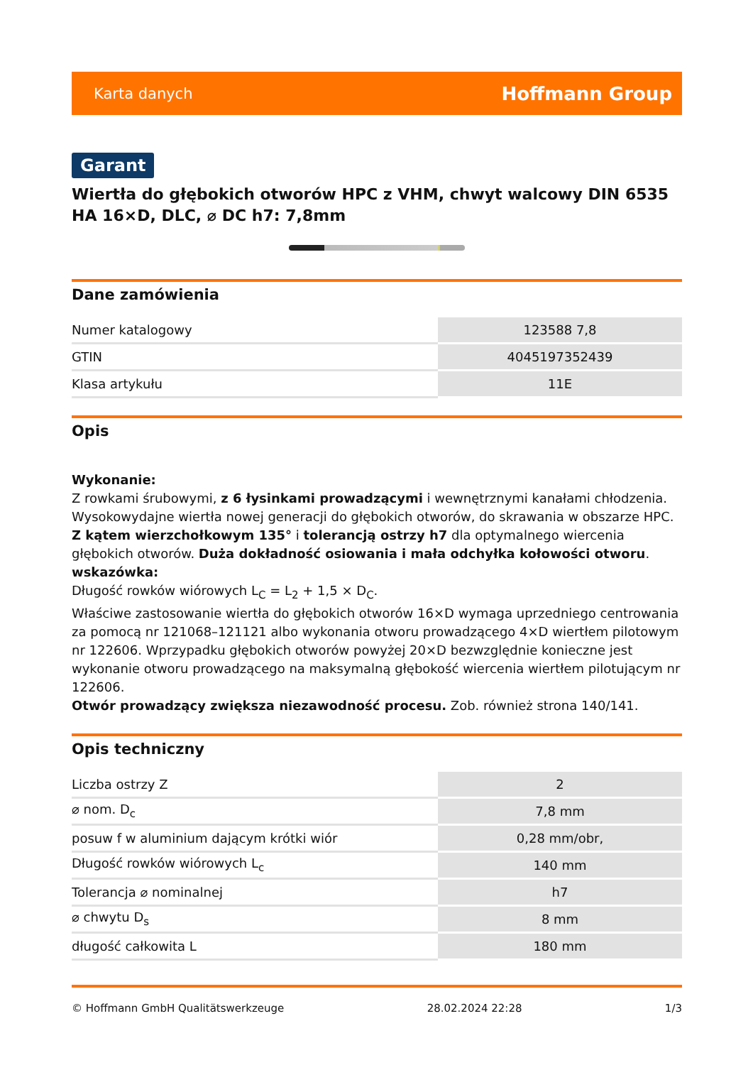Karta danych Hoffmann Group
Garant
Wiertła do głębokich otworów HPC z VHM, chwyt walcowy DIN 6535 HA 16×D, DLC, ⌀ DC h7: 7,8mm
Dane zamówienia
| Numer katalogowy | 123588 7,8 |
| GTIN | 4045197352439 |
| Klasa artykułu | 11E |
Opis
Wykonanie:
Z rowkami śrubowymi, z 6 łysinkami prowadzącymi i wewnętrznymi kanałami chłodzenia. Wysokowydajne wiertła nowej generacji do głębokich otworów, do skrawania w obszarze HPC. Z kątem wierzchołkowym 135° i tolerancją ostrzy h7 dla optymalnego wiercenia głębokich otworów. Duża dokładność osiowania i mała odchyłka kołowości otworu.
wskazówka:
Długość rowków wiórowych L<sub>C</sub> = L<sub>2</sub> + 1,5 × D<sub>C</sub>.
Właściwe zastosowanie wiertła do głębokich otworów 16×D wymaga uprzedniego centrowania za pomocą nr 121068–121121 albo wykonania otworu prowadzącego 4×D wiertłem pilotowym nr 122606. Wprzypadku głębokich otworów powyżej 20×D bezwzględnie konieczne jest wykonanie otworu prowadzącego na maksymalną głębokość wiercenia wiertłem pilotującym nr 122606.
Otwór prowadzący zwiększa niezawodność procesu. Zob. również strona 140/141.
Opis techniczny
| Liczba ostrzy Z | 2 |
| ⌀ nom. D<sub>c</sub> | 7,8 mm |
| posuw f w aluminium dającym krótki wiór | 0,28 mm/obr, |
| Długość rowków wiórowych L<sub>c</sub> | 140 mm |
| Tolerancja ⌀ nominalnej | h7 |
| ⌀ chwytu D<sub>s</sub> | 8 mm |
| długość całkowita L | 180 mm |
© Hoffmann GmbH Qualitätswerkzeuge 28.02.2024 22:28 1/3